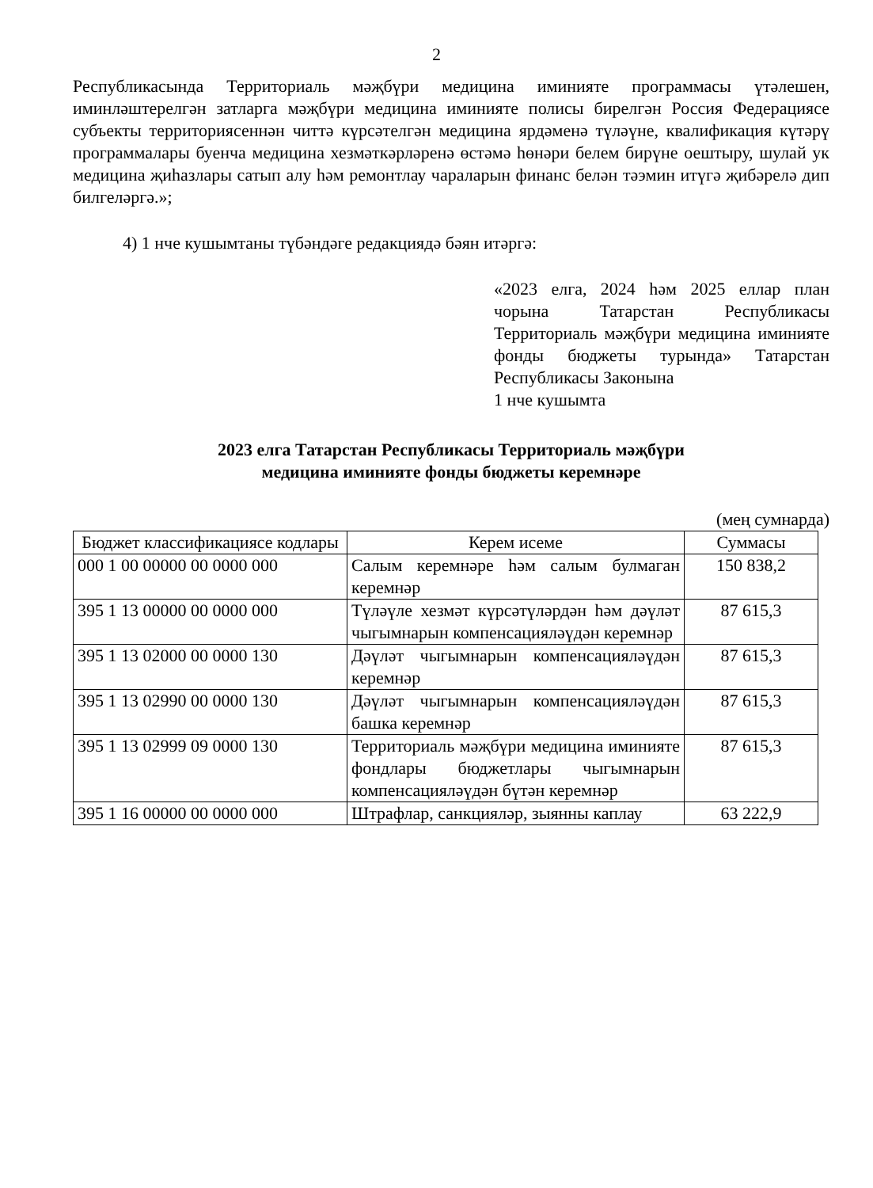2
Республикасында Территориаль мәҗбүри медицина иминияте программасы үтәлешен, иминләштерелгән затларга мәҗбүри медицина иминияте полисы бирелгән Россия Федерациясе субъекты территориясеннән читтә күрсәтелгән медицина ярдәменә түләүне, квалификация күтәрү программалары буенча медицина хезмәткәрләренә өстәмә һөнәри белем бирүне оештыру, шулай ук медицина җиһазлары сатып алу һәм ремонтлау чараларын финанс белән тәэмин итүгә җибәрелә дип билгеләргә.»;
4) 1 нче кушымтаны түбәндәге редакциядә бәян итәргә:
«2023 елга, 2024 һәм 2025 еллар план чорына Татарстан Республикасы Территориаль мәҗбүри медицина иминияте фонды бюджеты турында» Татарстан Республикасы Законына
1 нче кушымта
2023 елга Татарстан Республикасы Территориаль мәҗбүри
медицина иминияте фонды бюджеты керемнәре
(мең сумнарда)
| Бюджет классификациясе кодлары | Керем исеме | Суммасы |
| --- | --- | --- |
| 000 1 00 00000 00 0000 000 | Салым керемнәре һәм салым булмаган керемнәр | 150 838,2 |
| 395 1 13 00000 00 0000 000 | Түләүле хезмәт күрсәтүләрдән һәм дәүләт чыгымнарын компенсацияләүдән керемнәр | 87 615,3 |
| 395 1 13 02000 00 0000 130 | Дәүләт чыгымнарын компенсацияләүдән керемнәр | 87 615,3 |
| 395 1 13 02990 00 0000 130 | Дәүләт чыгымнарын компенсацияләүдән башка керемнәр | 87 615,3 |
| 395 1 13 02999 09 0000 130 | Территориаль мәҗбүри медицина иминияте фондлары бюджетлары чыгымнарын компенсацияләүдән бүтән керемнәр | 87 615,3 |
| 395 1 16 00000 00 0000 000 | Штрафлар, санкцияләр, зыянны каплау | 63 222,9 |